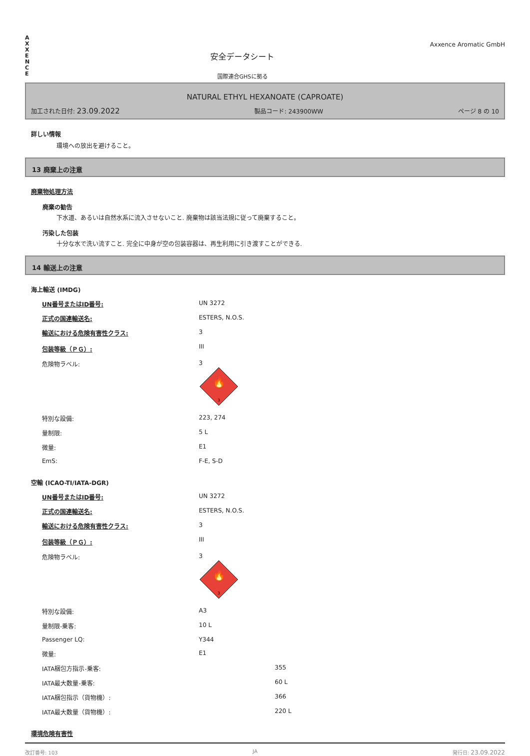A
X
X
E
N
C
E
安全データシート
国際連合GHSに拠る
Axxence Aromatic GmbH
NATURAL ETHYL HEXANOATE (CAPROATE)
加工された日付: 23.09.2022 製品コード: 243900WW ページ 8 の 10
詳しい情報
環境への放出を避けること。
13 廃棄上の注意
廃棄物処理方法
廃棄の勧告
下水道、あるいは自然水系に流入させないこと. 廃棄物は該当法規に従って廃棄すること。
汚染した包装
十分な水で洗い流すこと. 完全に中身が空の包装容器は、再生利用に引き渡すことができる.
14 輸送上の注意
海上輸送 (IMDG)
| UN番号またはID番号: | UN 3272 |
| 正式の国連輸送名: | ESTERS, N.O.S. |
| 輸送における危険有害性クラス: | 3 |
| 包装等級（ＰＧ）: | III |
| 危険物ラベル: | 3 3 🔥 |
| 特別な設備: | 223, 274 |
| 量制限: | 5 L |
| 微量: | E1 |
| EmS: | F-E, S-D |
空輸 (ICAO-TI/IATA-DGR)
| UN番号またはID番号: | UN 3272 |
| 正式の国連輸送名: | ESTERS, N.O.S. |
| 輸送における危険有害性クラス: | 3 |
| 包装等級（ＰＧ）: | III |
| 危険物ラベル: | 3 3 🔥 |
| 特別な設備: | A3 |
| 量制限-乗客: | 10 L |
| Passenger LQ: | Y344 |
| 微量: | E1 |
| IATA梱包方指示-乗客: | 355 |
| IATA最大数量-乗客: | 60 L |
| IATA梱包指示（貨物機）: | 366 |
| IATA最大数量（貨物機）: | 220 L |
環境危険有害性
改訂番号: 103 JA 発行日: 23.09.2022